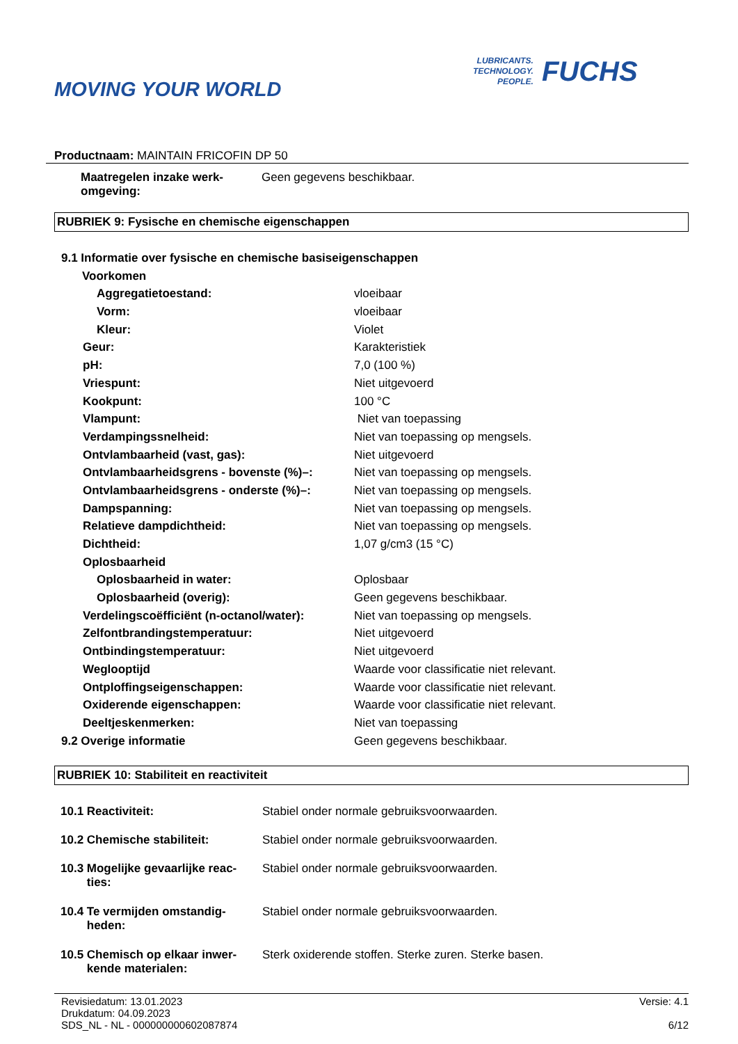MOVING YOUR WORLD
LUBRICANTS.
TECHNOLOGY.
PEOPLE.
FUCHS
Productnaam: MAINTAIN FRICOFIN DP 50
| Maatregelen inzake werk- omgeving: | Geen gegevens beschikbaar. |
RUBRIEK 9: Fysische en chemische eigenschappen
| 9.1 Informatie over fysische en chemische basiseigenschappen | |
| Voorkomen | |
| Aggregatietoestand: | vloeibaar |
| Vorm: | vloeibaar |
| Kleur: | Violet |
| Geur: | Karakteristiek |
| pH: | 7,0 (100 %) |
| Vriespunt: | Niet uitgevoerd |
| Kookpunt: | 100 °C |
| Vlampunt: | Niet van toepassing |
| Verdampingssnelheid: | Niet van toepassing op mengsels. |
| Ontvlambaarheid (vast, gas): | Niet uitgevoerd |
| Ontvlambaarheidsgrens - bovenste (%)–: | Niet van toepassing op mengsels. |
| Ontvlambaarheidsgrens - onderste (%)–: | Niet van toepassing op mengsels. |
| Dampspanning: | Niet van toepassing op mengsels. |
| Relatieve dampdichtheid: | Niet van toepassing op mengsels. |
| Dichtheid: | 1,07 g/cm3 (15 °C) |
| Oplosbaarheid | |
| Oplosbaarheid in water: | Oplosbaar |
| Oplosbaarheid (overig): | Geen gegevens beschikbaar. |
| Verdelingscoëfficiënt (n-octanol/water): | Niet van toepassing op mengsels. |
| Zelfontbrandingstemperatuur: | Niet uitgevoerd |
| Ontbindingstemperatuur: | Niet uitgevoerd |
| Weglooptijd | Waarde voor classificatie niet relevant. |
| Ontploffingseigenschappen: | Waarde voor classificatie niet relevant. |
| Oxiderende eigenschappen: | Waarde voor classificatie niet relevant. |
| Deeltjeskenmerken: | Niet van toepassing |
| 9.2 Overige informatie | Geen gegevens beschikbaar. |
RUBRIEK 10: Stabiliteit en reactiviteit
| 10.1 Reactiviteit: | Stabiel onder normale gebruiksvoorwaarden. |
| 10.2 Chemische stabiliteit: | Stabiel onder normale gebruiksvoorwaarden. |
| 10.3 Mogelijke gevaarlijke reac- ties: | Stabiel onder normale gebruiksvoorwaarden. |
| 10.4 Te vermijden omstandig- heden: | Stabiel onder normale gebruiksvoorwaarden. |
| 10.5 Chemisch op elkaar inwer- kende materialen: | Sterk oxiderende stoffen. Sterke zuren. Sterke basen. |
Revisiedatum: 13.01.2023
Drukdatum: 04.09.2023
SDS_NL - NL - 000000000602087874
Versie: 4.1
6/12